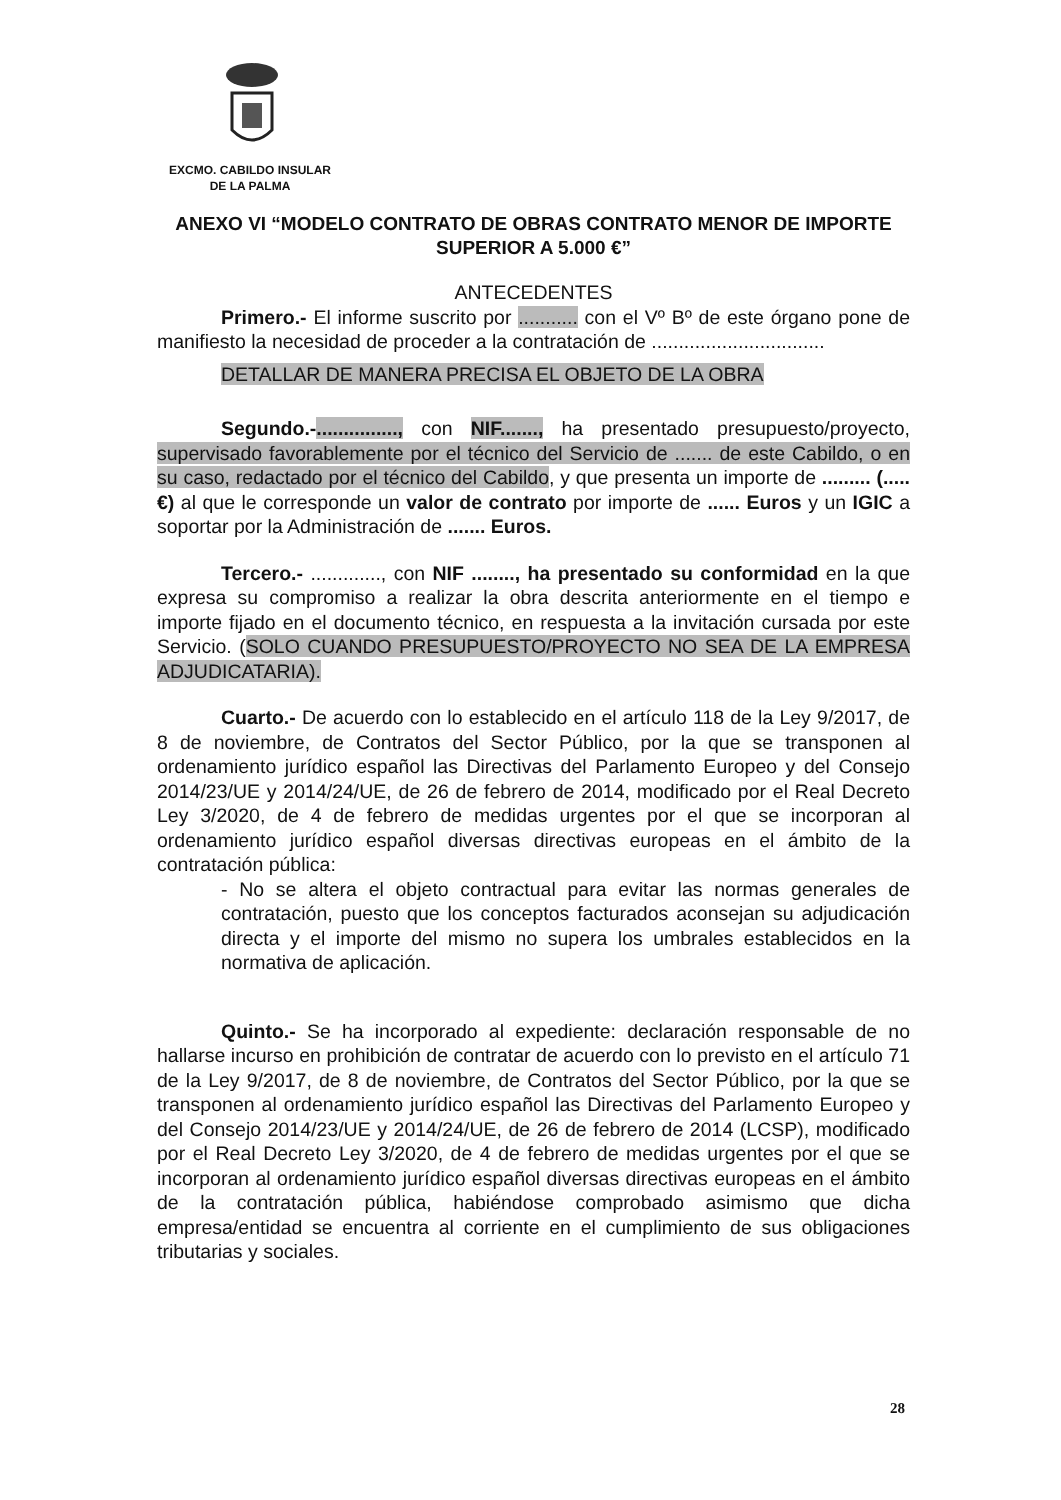EXCMO. CABILDO INSULAR
DE LA PALMA
ANEXO VI “MODELO CONTRATO DE OBRAS CONTRATO MENOR DE IMPORTE SUPERIOR A 5.000 €”
ANTECEDENTES
Primero.- El informe suscrito por ........... con el Vº Bº de este órgano pone de manifiesto la necesidad de proceder a la contratación de ................................
DETALLAR DE MANERA PRECISA EL OBJETO DE LA OBRA
Segundo.-..............., con NIF......., ha presentado presupuesto/proyecto, supervisado favorablemente por el técnico del Servicio de ....... de este Cabildo, o en su caso, redactado por el técnico del Cabildo, y que presenta un importe de ......... (.....€) al que le corresponde un valor de contrato por importe de ...... Euros y un IGIC a soportar por la Administración de ....... Euros.
Tercero.- ............., con NIF ........, ha presentado su conformidad en la que expresa su compromiso a realizar la obra descrita anteriormente en el tiempo e importe fijado en el documento técnico, en respuesta a la invitación cursada por este Servicio. (SOLO CUANDO PRESUPUESTO/PROYECTO NO SEA DE LA EMPRESA ADJUDICATARIA).
Cuarto.- De acuerdo con lo establecido en el artículo 118 de la Ley 9/2017, de 8 de noviembre, de Contratos del Sector Público, por la que se transponen al ordenamiento jurídico español las Directivas del Parlamento Europeo y del Consejo 2014/23/UE y 2014/24/UE, de 26 de febrero de 2014, modificado por el Real Decreto Ley 3/2020, de 4 de febrero de medidas urgentes por el que se incorporan al ordenamiento jurídico español diversas directivas europeas en el ámbito de la contratación pública:
- No se altera el objeto contractual para evitar las normas generales de contratación, puesto que los conceptos facturados aconsejan su adjudicación directa y el importe del mismo no supera los umbrales establecidos en la normativa de aplicación.
Quinto.- Se ha incorporado al expediente: declaración responsable de no hallarse incurso en prohibición de contratar de acuerdo con lo previsto en el artículo 71 de la Ley 9/2017, de 8 de noviembre, de Contratos del Sector Público, por la que se transponen al ordenamiento jurídico español las Directivas del Parlamento Europeo y del Consejo 2014/23/UE y 2014/24/UE, de 26 de febrero de 2014 (LCSP), modificado por el Real Decreto Ley 3/2020, de 4 de febrero de medidas urgentes por el que se incorporan al ordenamiento jurídico español diversas directivas europeas en el ámbito de la contratación pública, habiéndose comprobado asimismo que dicha empresa/entidad se encuentra al corriente en el cumplimiento de sus obligaciones tributarias y sociales.
28